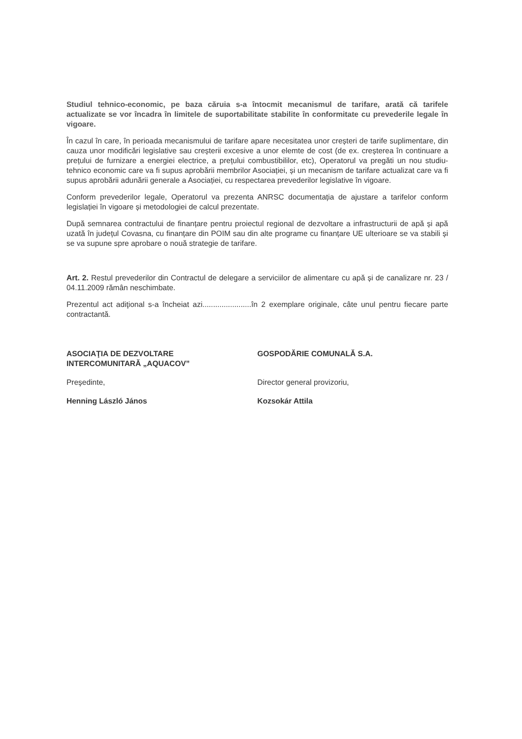Studiul tehnico-economic, pe baza căruia s-a întocmit mecanismul de tarifare, arată că tarifele actualizate se vor încadra în limitele de suportabilitate stabilite în conformitate cu prevederile legale în vigoare.
În cazul în care, în perioada mecanismului de tarifare apare necesitatea unor creșteri de tarife suplimentare, din cauza unor modificări legislative sau creșterii excesive a unor elemte de cost (de ex. creșterea în continuare a prețului de furnizare a energiei electrice, a prețului combustibililor, etc), Operatorul va pregăti un nou studiu-tehnico economic care va fi supus aprobării membrilor Asociației, și un mecanism de tarifare actualizat care va fi supus aprobării adunării generale a Asociației, cu respectarea prevederilor legislative în vigoare.
Conform prevederilor legale, Operatorul va prezenta ANRSC documentația de ajustare a tarifelor conform legislației în vigoare și metodologiei de calcul prezentate.
După semnarea contractului de finanțare pentru proiectul regional de dezvoltare a infrastructurii de apă și apă uzată în județul Covasna, cu finanțare din POIM sau din alte programe cu finanțare UE ulterioare se va stabili și se va supune spre aprobare o nouă strategie de tarifare.
Art. 2. Restul prevederilor din Contractul de delegare a serviciilor de alimentare cu apă și de canalizare nr. 23 / 04.11.2009 rămân neschimbate.
Prezentul act adiţional s-a încheiat azi.......................în 2 exemplare originale, câte unul pentru fiecare parte contractantă.
ASOCIAŢIA DE DEZVOLTARE
INTERCOMUNITARĂ „AQUACOV”
Preşedinte,
Henning László János
GOSPODĂRIE COMUNALĂ S.A.
Director general provizoriu,
Kozsokár Attila